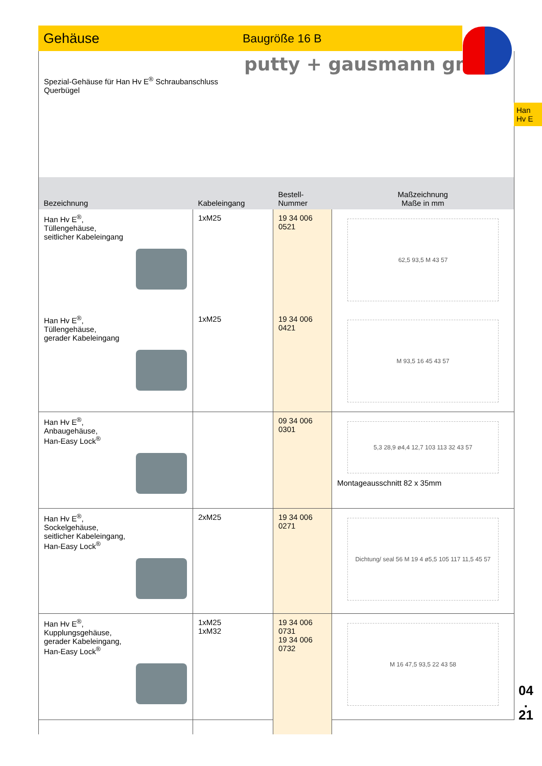Gehäuse
Baugröße 16 B
putty + gausmann gmbh
Spezial-Gehäuse für Han Hv E<sup>®</sup> Schraubanschluss
Querbügel
Han
Hv E
| Bezeichnung | Kabeleingang | Bestell-Nummer | Maßzeichnung Maße in mm |
| --- | --- | --- | --- |
| Han Hv E<sup>®</sup>, Tüllengehäuse, seitlicher Kabeleingang | 1xM25 | 19 34 006 0521 | 62,5 93,5 M 43 57 |
| Han Hv E<sup>®</sup>, Tüllengehäuse, gerader Kabeleingang | 1xM25 | 19 34 006 0421 | M 93,5 16 45 43 57 |
| Han Hv E<sup>®</sup>, Anbaugehäuse, Han-Easy Lock<sup>®</sup> | | 09 34 006 0301 | 5,3 28,9 ø4,4 12,7 103 113 32 43 57 Montageausschnitt 82 x 35mm |
| Han Hv E<sup>®</sup>, Sockelgehäuse, seitlicher Kabeleingang, Han-Easy Lock<sup>®</sup> | 2xM25 | 19 34 006 0271 | Dichtung/ seal 56 M 19 4 ø5,5 105 117 11,5 45 57 |
| Han Hv E<sup>®</sup>, Kupplungsgehäuse, gerader Kabeleingang, Han-Easy Lock<sup>®</sup> | 1xM25 1xM32 | 19 34 006 0731 19 34 006 0732 | M 16 47,5 93,5 22 43 58 |
04
.
21